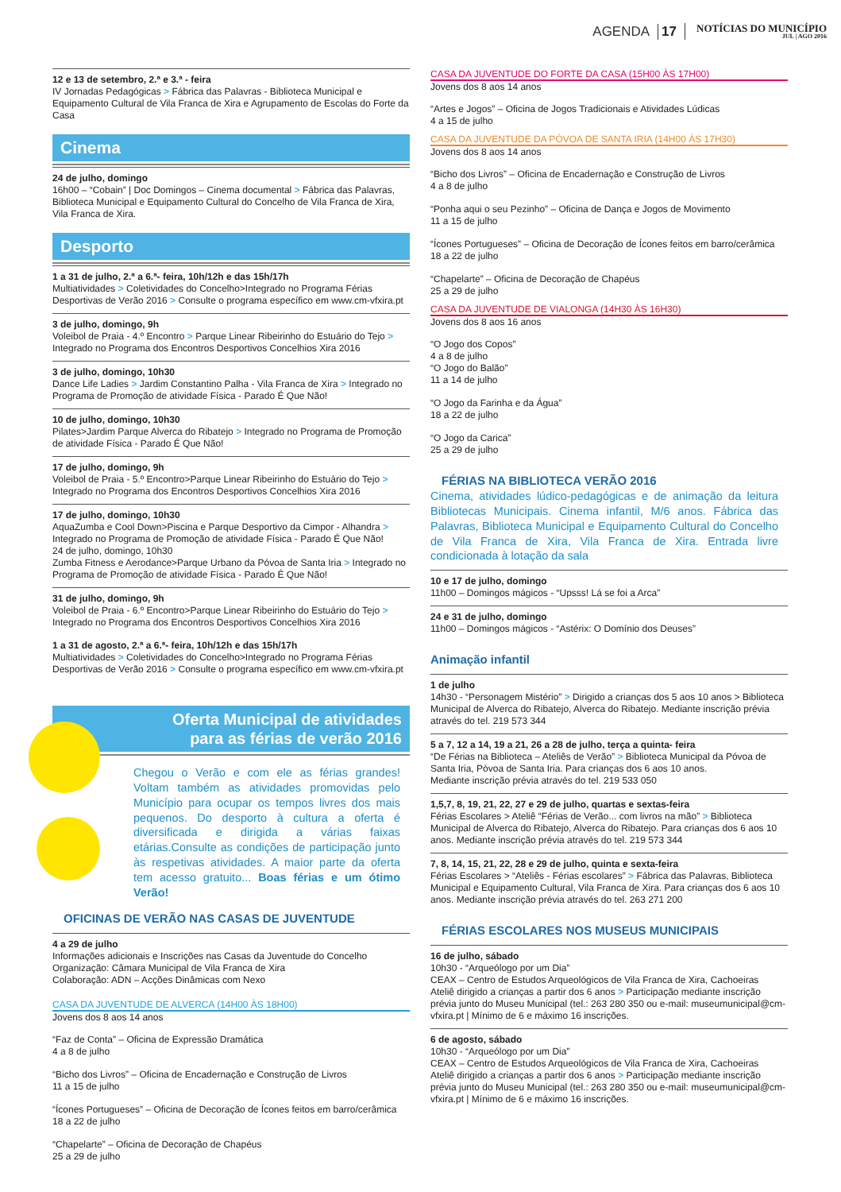AGENDA 17 NOTÍCIAS DO MUNICÍPIO
JUL | AGO 2016
12 e 13 de setembro, 2.ª e 3.ª - feira
IV Jornadas Pedagógicas > Fábrica das Palavras - Biblioteca Municipal e Equipamento Cultural de Vila Franca de Xira e Agrupamento de Escolas do Forte da Casa
Cinema
24 de julho, domingo
16h00 – “Cobain” | Doc Domingos – Cinema documental > Fábrica das Palavras, Biblioteca Municipal e Equipamento Cultural do Concelho de Vila Franca de Xira, Vila Franca de Xira.
Desporto
1 a 31 de julho, 2.ª a 6.ª- feira, 10h/12h e das 15h/17h
Multiatividades > Coletividades do Concelho>Integrado no Programa Férias Desportivas de Verão 2016 > Consulte o programa específico em www.cm-vfxira.pt
3 de julho, domingo, 9h
Voleibol de Praia - 4.º Encontro > Parque Linear Ribeirinho do Estuário do Tejo > Integrado no Programa dos Encontros Desportivos Concelhios Xira 2016
3 de julho, domingo, 10h30
Dance Life Ladies > Jardim Constantino Palha - Vila Franca de Xira > Integrado no Programa de Promoção de atividade Física - Parado É Que Não!
10 de julho, domingo, 10h30
Pilates>Jardim Parque Alverca do Ribatejo > Integrado no Programa de Promoção de atividade Física - Parado É Que Não!
17 de julho, domingo, 9h
Voleibol de Praia - 5.º Encontro>Parque Linear Ribeirinho do Estuário do Tejo > Integrado no Programa dos Encontros Desportivos Concelhios Xira 2016
17 de julho, domingo, 10h30
AquaZumba e Cool Down>Piscina e Parque Desportivo da Cimpor - Alhandra > Integrado no Programa de Promoção de atividade Física - Parado É Que Não!
24 de julho, domingo, 10h30
Zumba Fitness e Aerodance>Parque Urbano da Póvoa de Santa Iria > Integrado no Programa de Promoção de atividade Física - Parado É Que Não!
31 de julho, domingo, 9h
Voleibol de Praia - 6.º Encontro>Parque Linear Ribeirinho do Estuário do Tejo > Integrado no Programa dos Encontros Desportivos Concelhios Xira 2016
1 a 31 de agosto, 2.ª a 6.ª- feira, 10h/12h e das 15h/17h
Multiatividades > Coletividades do Concelho>Integrado no Programa Férias Desportivas de Verão 2016 > Consulte o programa específico em www.cm-vfxira.pt
Oferta Municipal de atividades
para as férias de verão 2016
Chegou o Verão e com ele as férias grandes! Voltam também as atividades promovidas pelo Município para ocupar os tempos livres dos mais pequenos. Do desporto à cultura a oferta é diversificada e dirigida a várias faixas etárias.Consulte as condições de participação junto às respetivas atividades. A maior parte da oferta tem acesso gratuito... Boas férias e um ótimo Verão!
OFICINAS DE VERÃO NAS CASAS DE JUVENTUDE
4 a 29 de julho
Informações adicionais e Inscrições nas Casas da Juventude do Concelho
Organização: Câmara Municipal de Vila Franca de Xira
Colaboração: ADN – Acções Dinâmicas com Nexo
CASA DA JUVENTUDE DE ALVERCA (14H00 ÀS 18H00)
Jovens dos 8 aos 14 anos
“Faz de Conta” – Oficina de Expressão Dramática
4 a 8 de julho
“Bicho dos Livros” – Oficina de Encadernação e Construção de Livros
11 a 15 de julho
“Ícones Portugueses” – Oficina de Decoração de Ícones feitos em barro/cerâmica
18 a 22 de julho
“Chapelarte” – Oficina de Decoração de Chapéus
25 a 29 de julho
CASA DA JUVENTUDE DO FORTE DA CASA (15H00 ÀS 17H00)
Jovens dos 8 aos 14 anos
“Artes e Jogos” – Oficina de Jogos Tradicionais e Atividades Lúdicas
4 a 15 de julho
CASA DA JUVENTUDE DA PÓVOA DE SANTA IRIA (14H00 ÀS 17H30)
Jovens dos 8 aos 14 anos
“Bicho dos Livros” – Oficina de Encadernação e Construção de Livros
4 a 8 de julho
“Ponha aqui o seu Pezinho” – Oficina de Dança e Jogos de Movimento
11 a 15 de julho
“Ícones Portugueses” – Oficina de Decoração de Ícones feitos em barro/cerâmica
18 a 22 de julho
“Chapelarte” – Oficina de Decoração de Chapéus
25 a 29 de julho
CASA DA JUVENTUDE DE VIALONGA (14H30 ÀS 16H30)
Jovens dos 8 aos 16 anos
“O Jogo dos Copos”
4 a 8 de julho
“O Jogo do Balão”
11 a 14 de julho
“O Jogo da Farinha e da Água”
18 a 22 de julho
“O Jogo da Carica”
25 a 29 de julho
FÉRIAS NA BIBLIOTECA VERÃO 2016
Cinema, atividades lúdico-pedagógicas e de animação da leitura Bibliotecas Municipais. Cinema infantil, M/6 anos. Fábrica das Palavras, Biblioteca Municipal e Equipamento Cultural do Concelho de Vila Franca de Xira, Vila Franca de Xira. Entrada livre condicionada à lotação da sala
10 e 17 de julho, domingo
11h00 – Domingos mágicos - “Upsss! Lá se foi a Arca”
24 e 31 de julho, domingo
11h00 – Domingos mágicos - “Astérix: O Domínio dos Deuses”
Animação infantil
1 de julho
14h30 - “Personagem Mistério” > Dirigido a crianças dos 5 aos 10 anos > Biblioteca Municipal de Alverca do Ribatejo, Alverca do Ribatejo. Mediante inscrição prévia através do tel. 219 573 344
5 a 7, 12 a 14, 19 a 21, 26 a 28 de julho, terça a quinta- feira
“De Férias na Biblioteca – Ateliês de Verão” > Biblioteca Municipal da Póvoa de Santa Iria, Póvoa de Santa Iria. Para crianças dos 6 aos 10 anos.
Mediante inscrição prévia através do tel. 219 533 050
1,5,7, 8, 19, 21, 22, 27 e 29 de julho, quartas e sextas-feira
Férias Escolares > Ateliê “Férias de Verão... com livros na mão” > Biblioteca Municipal de Alverca do Ribatejo, Alverca do Ribatejo. Para crianças dos 6 aos 10 anos. Mediante inscrição prévia através do tel. 219 573 344
7, 8, 14, 15, 21, 22, 28 e 29 de julho, quinta e sexta-feira
Férias Escolares > “Ateliês - Férias escolares” > Fábrica das Palavras, Biblioteca Municipal e Equipamento Cultural, Vila Franca de Xira. Para crianças dos 6 aos 10 anos. Mediante inscrição prévia através do tel. 263 271 200
FÉRIAS ESCOLARES NOS MUSEUS MUNICIPAIS
16 de julho, sábado
10h30 - “Arqueólogo por um Dia”
CEAX – Centro de Estudos Arqueológicos de Vila Franca de Xira, Cachoeiras
Ateliê dirigido a crianças a partir dos 6 anos > Participação mediante inscrição prévia junto do Museu Municipal (tel.: 263 280 350 ou e-mail: museumunicipal@cm-vfxira.pt | Mínimo de 6 e máximo 16 inscrições.
6 de agosto, sábado
10h30 - “Arqueólogo por um Dia”
CEAX – Centro de Estudos Arqueológicos de Vila Franca de Xira, Cachoeiras
Ateliê dirigido a crianças a partir dos 6 anos > Participação mediante inscrição prévia junto do Museu Municipal (tel.: 263 280 350 ou e-mail: museumunicipal@cm-vfxira.pt | Mínimo de 6 e máximo 16 inscrições.